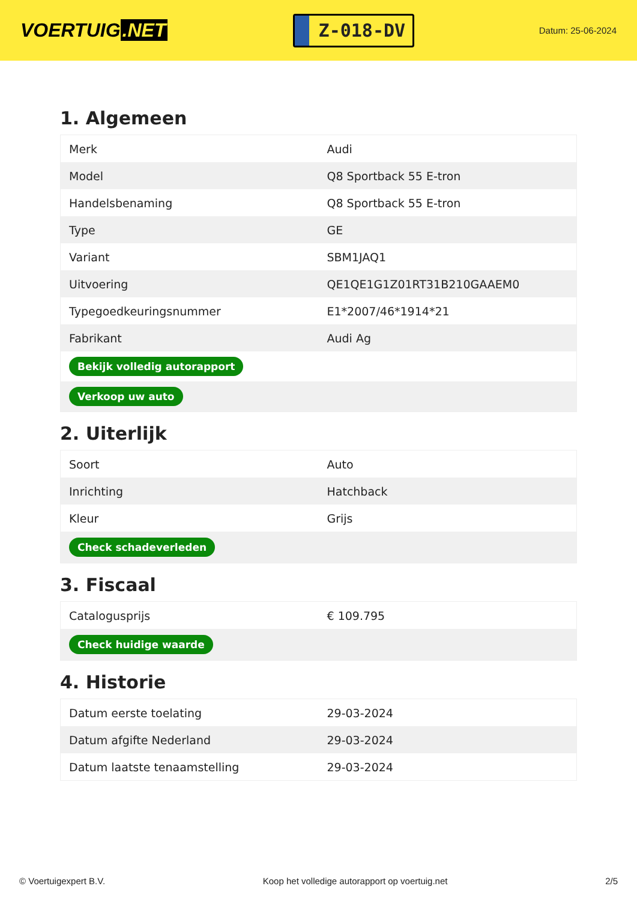VOERTUIG.NET
Z-018-DV
Datum: 25-06-2024
1. Algemeen
| Merk | Audi |
| Model | Q8 Sportback 55 E-tron |
| Handelsbenaming | Q8 Sportback 55 E-tron |
| Type | GE |
| Variant | SBM1JAQ1 |
| Uitvoering | QE1QE1G1Z01RT31B210GAAEM0 |
| Typegoedkeuringsnummer | E1*2007/46*1914*21 |
| Fabrikant | Audi Ag |
| Bekijk volledig autorapport | |
| Verkoop uw auto | |
2. Uiterlijk
| Soort | Auto |
| Inrichting | Hatchback |
| Kleur | Grijs |
| Check schadeverleden | |
3. Fiscaal
| Catalogusprijs | € 109.795 |
| Check huidige waarde | |
4. Historie
| Datum eerste toelating | 29-03-2024 |
| Datum afgifte Nederland | 29-03-2024 |
| Datum laatste tenaamstelling | 29-03-2024 |
© Voertuigexpert B.V. Koop het volledige autorapport op voertuig.net 2/5